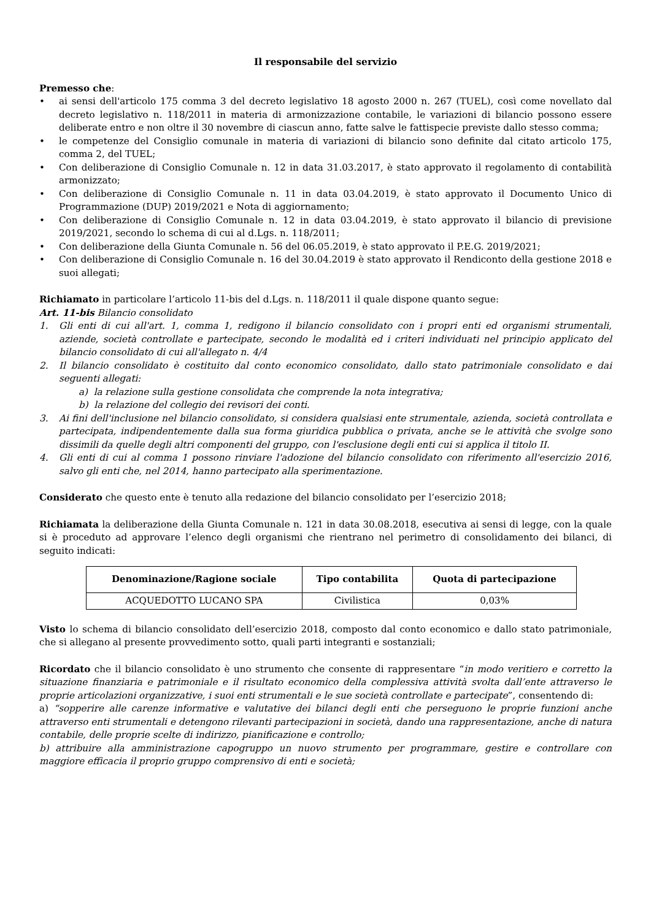Il responsabile del servizio
Premesso che:
• ai sensi dell'articolo 175 comma 3 del decreto legislativo 18 agosto 2000 n. 267 (TUEL), così come novellato dal decreto legislativo n. 118/2011 in materia di armonizzazione contabile, le variazioni di bilancio possono essere deliberate entro e non oltre il 30 novembre di ciascun anno, fatte salve le fattispecie previste dallo stesso comma;
• le competenze del Consiglio comunale in materia di variazioni di bilancio sono definite dal citato articolo 175, comma 2, del TUEL;
• Con deliberazione di Consiglio Comunale n. 12 in data 31.03.2017, è stato approvato il regolamento di contabilità armonizzato;
• Con deliberazione di Consiglio Comunale n. 11 in data 03.04.2019, è stato approvato il Documento Unico di Programmazione (DUP) 2019/2021 e Nota di aggiornamento;
• Con deliberazione di Consiglio Comunale n. 12 in data 03.04.2019, è stato approvato il bilancio di previsione 2019/2021, secondo lo schema di cui al d.Lgs. n. 118/2011;
• Con deliberazione della Giunta Comunale n. 56 del 06.05.2019, è stato approvato il P.E.G. 2019/2021;
• Con deliberazione di Consiglio Comunale n. 16 del 30.04.2019 è stato approvato il Rendiconto della gestione 2018 e suoi allegati;
Richiamato in particolare l’articolo 11-bis del d.Lgs. n. 118/2011 il quale dispone quanto segue:
Art. 11-bis Bilancio consolidato
1. Gli enti di cui all'art. 1, comma 1, redigono il bilancio consolidato con i propri enti ed organismi strumentali, aziende, società controllate e partecipate, secondo le modalità ed i criteri individuati nel principio applicato del bilancio consolidato di cui all'allegato n. 4/4
2. Il bilancio consolidato è costituito dal conto economico consolidato, dallo stato patrimoniale consolidato e dai seguenti allegati:
a) la relazione sulla gestione consolidata che comprende la nota integrativa;
b) la relazione del collegio dei revisori dei conti.
3. Ai fini dell'inclusione nel bilancio consolidato, si considera qualsiasi ente strumentale, azienda, società controllata e partecipata, indipendentemente dalla sua forma giuridica pubblica o privata, anche se le attività che svolge sono dissimili da quelle degli altri componenti del gruppo, con l'esclusione degli enti cui si applica il titolo II.
4. Gli enti di cui al comma 1 possono rinviare l'adozione del bilancio consolidato con riferimento all'esercizio 2016, salvo gli enti che, nel 2014, hanno partecipato alla sperimentazione.
Considerato che questo ente è tenuto alla redazione del bilancio consolidato per l’esercizio 2018;
Richiamata la deliberazione della Giunta Comunale n. 121 in data 30.08.2018, esecutiva ai sensi di legge, con la quale si è proceduto ad approvare l’elenco degli organismi che rientrano nel perimetro di consolidamento dei bilanci, di seguito indicati:
| Denominazione/Ragione sociale | Tipo contabilita | Quota di partecipazione |
| --- | --- | --- |
| ACQUEDOTTO LUCANO SPA | Civilistica | 0,03% |
Visto lo schema di bilancio consolidato dell’esercizio 2018, composto dal conto economico e dallo stato patrimoniale, che si allegano al presente provvedimento sotto, quali parti integranti e sostanziali;
Ricordato che il bilancio consolidato è uno strumento che consente di rappresentare “in modo veritiero e corretto la situazione finanziaria e patrimoniale e il risultato economico della complessiva attività svolta dall’ente attraverso le proprie articolazioni organizzative, i suoi enti strumentali e le sue società controllate e partecipate”, consentendo di:
a) “sopperire alle carenze informative e valutative dei bilanci degli enti che perseguono le proprie funzioni anche attraverso enti strumentali e detengono rilevanti partecipazioni in società, dando una rappresentazione, anche di natura contabile, delle proprie scelte di indirizzo, pianificazione e controllo;
b) attribuire alla amministrazione capogruppo un nuovo strumento per programmare, gestire e controllare con maggiore efficacia il proprio gruppo comprensivo di enti e società;